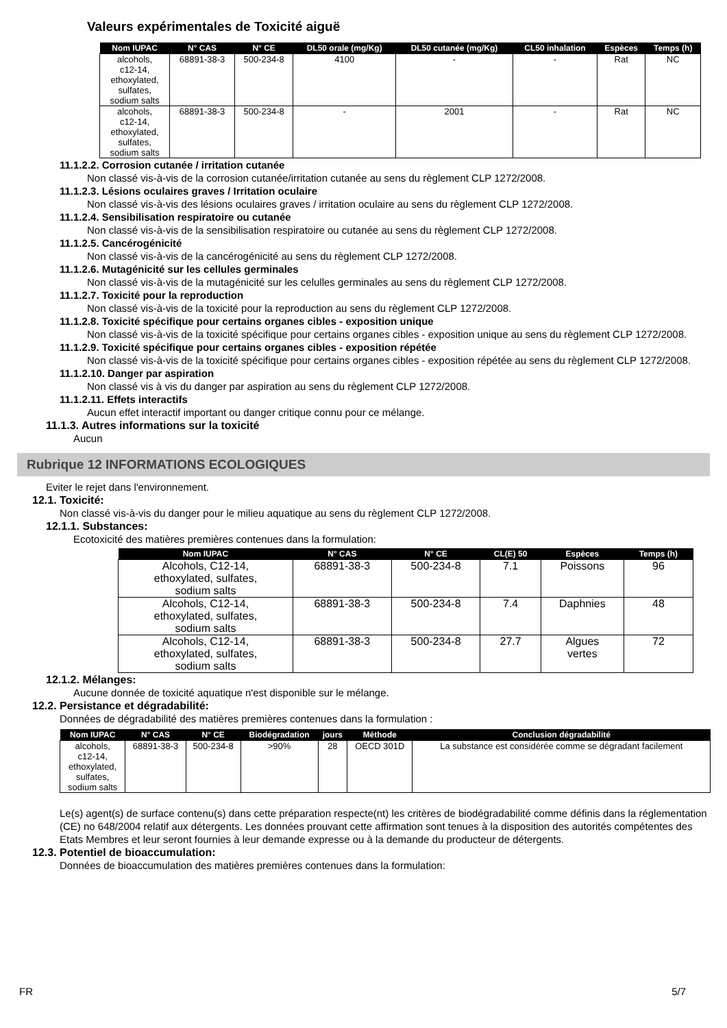Valeurs expérimentales de Toxicité aiguë
| Nom IUPAC | N° CAS | N° CE | DL50 orale (mg/Kg) | DL50 cutanée (mg/Kg) | CL50 inhalation | Espèces | Temps (h) |
| --- | --- | --- | --- | --- | --- | --- | --- |
| alcohols, c12-14, ethoxylated, sulfates, sodium salts | 68891-38-3 | 500-234-8 | 4100 | - | - | Rat | NC |
| alcohols, c12-14, ethoxylated, sulfates, sodium salts | 68891-38-3 | 500-234-8 | - | 2001 | - | Rat | NC |
11.1.2.2. Corrosion cutanée / irritation cutanée
Non classé vis-à-vis de la corrosion cutanée/irritation cutanée au sens du règlement CLP 1272/2008.
11.1.2.3. Lésions oculaires graves / Irritation oculaire
Non classé vis-à-vis des lésions oculaires graves / irritation oculaire au sens du règlement CLP 1272/2008.
11.1.2.4. Sensibilisation respiratoire ou cutanée
Non classé vis-à-vis de la sensibilisation respiratoire ou cutanée au sens du règlement CLP 1272/2008.
11.1.2.5. Cancérogénicité
Non classé vis-à-vis de la cancérogénicité au sens du règlement CLP 1272/2008.
11.1.2.6. Mutagénicité sur les cellules germinales
Non classé vis-à-vis de la mutagénicité sur les celulles germinales au sens du règlement CLP 1272/2008.
11.1.2.7. Toxicité pour la reproduction
Non classé vis-à-vis de la toxicité pour la reproduction au sens du règlement CLP 1272/2008.
11.1.2.8. Toxicité spécifique pour certains organes cibles - exposition unique
Non classé vis-à-vis de la toxicité spécifique pour certains organes cibles - exposition unique au sens du règlement CLP 1272/2008.
11.1.2.9. Toxicité spécifique pour certains organes cibles - exposition répétée
Non classé vis-à-vis de la toxicité spécifique pour certains organes cibles - exposition répétée au sens du règlement CLP 1272/2008.
11.1.2.10. Danger par aspiration
Non classé vis à vis du danger par aspiration au sens du règlement CLP 1272/2008.
11.1.2.11. Effets interactifs
Aucun effet interactif important ou danger critique connu pour ce mélange.
11.1.3. Autres informations sur la toxicité
Aucun
Rubrique 12 INFORMATIONS ECOLOGIQUES
Eviter le rejet dans l'environnement.
12.1. Toxicité:
Non classé vis-à-vis du danger pour le milieu aquatique au sens du règlement CLP 1272/2008.
12.1.1. Substances:
Ecotoxicité des matières premières contenues dans la formulation:
| Nom IUPAC | N° CAS | N° CE | CL(E) 50 | Espèces | Temps (h) |
| --- | --- | --- | --- | --- | --- |
| Alcohols, C12-14, ethoxylated, sulfates, sodium salts | 68891-38-3 | 500-234-8 | 7.1 | Poissons | 96 |
| Alcohols, C12-14, ethoxylated, sulfates, sodium salts | 68891-38-3 | 500-234-8 | 7.4 | Daphnies | 48 |
| Alcohols, C12-14, ethoxylated, sulfates, sodium salts | 68891-38-3 | 500-234-8 | 27.7 | Algues vertes | 72 |
12.1.2. Mélanges:
Aucune donnée de toxicité aquatique n'est disponible sur le mélange.
12.2. Persistance et dégradabilité:
Données de dégradabilité des matières premières contenues dans la formulation :
| Nom IUPAC | N° CAS | N° CE | Biodégradation | jours | Méthode | Conclusion dégradabilité |
| --- | --- | --- | --- | --- | --- | --- |
| alcohols, c12-14, ethoxylated, sulfates, sodium salts | 68891-38-3 | 500-234-8 | >90% | 28 | OECD 301D | La substance est considérée comme se dégradant facilement |
Le(s) agent(s) de surface contenu(s) dans cette préparation respecte(nt) les critères de biodégradabilité comme définis dans la réglementation (CE) no 648/2004 relatif aux détergents. Les données prouvant cette affirmation sont tenues à la disposition des autorités compétentes des Etats Membres et leur seront fournies à leur demande expresse ou à la demande du producteur de détergents.
12.3. Potentiel de bioaccumulation:
Données de bioaccumulation des matières premières contenues dans la formulation:
FR 5/7